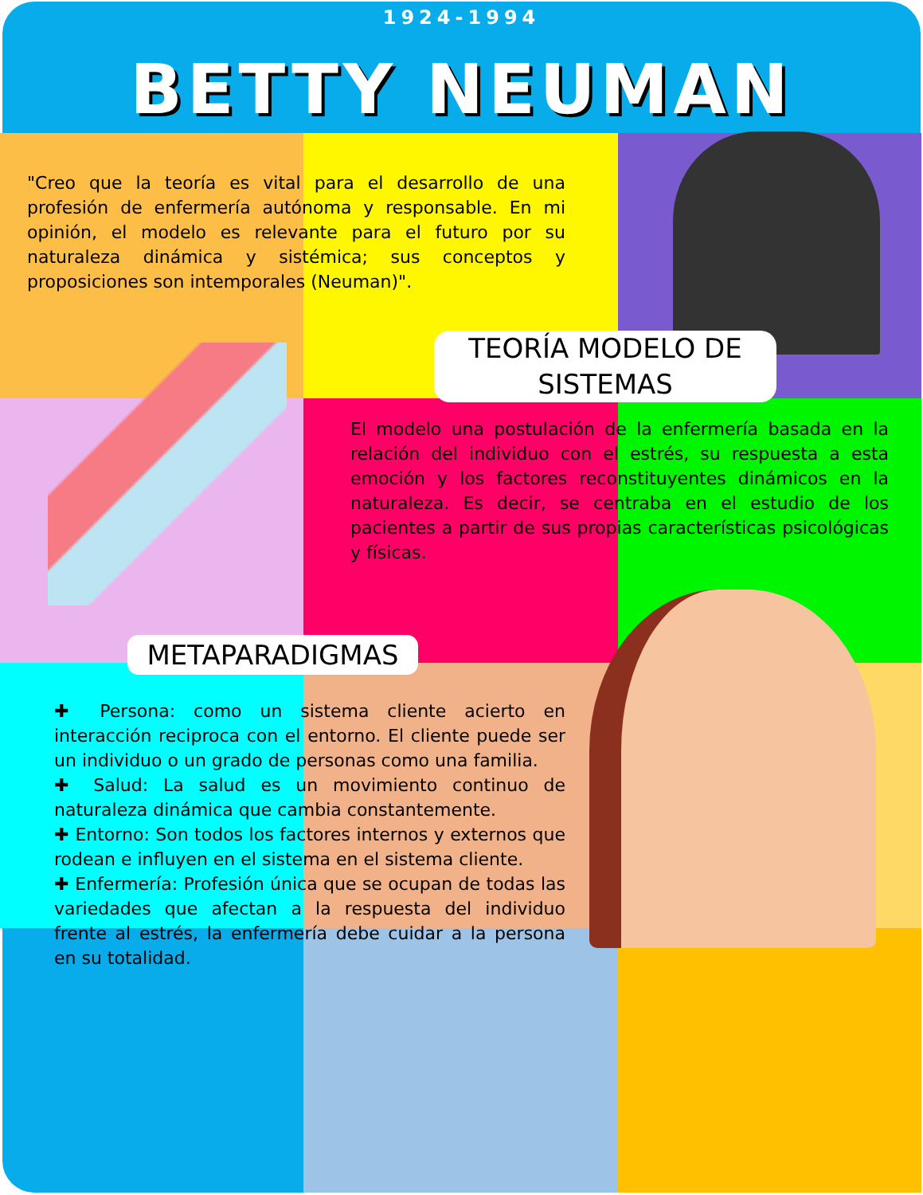1924-1994
BETTY NEUMAN
"Creo que la teoría es vital para el desarrollo de una profesión de enfermería autónoma y responsable. En mi opinión, el modelo es relevante para el futuro por su naturaleza dinámica y sistémica; sus conceptos y proposiciones son intemporales (Neuman)".
TEORÍA MODELO DE SISTEMAS
El modelo una postulación de la enfermería basada en la relación del individuo con el estrés, su respuesta a esta emoción y los factores reconstituyentes dinámicos en la naturaleza. Es decir, se centraba en el estudio de los pacientes a partir de sus propias características psicológicas y físicas.
METAPARADIGMAS
✚ Persona: como un sistema cliente acierto en interacción reciproca con el entorno. El cliente puede ser un individuo o un grado de personas como una familia.
✚ Salud: La salud es un movimiento continuo de naturaleza dinámica que cambia constantemente.
✚ Entorno: Son todos los factores internos y externos que rodean e influyen en el sistema en el sistema cliente.
✚ Enfermería: Profesión única que se ocupan de todas las variedades que afectan a la respuesta del individuo frente al estrés, la enfermería debe cuidar a la persona en su totalidad.